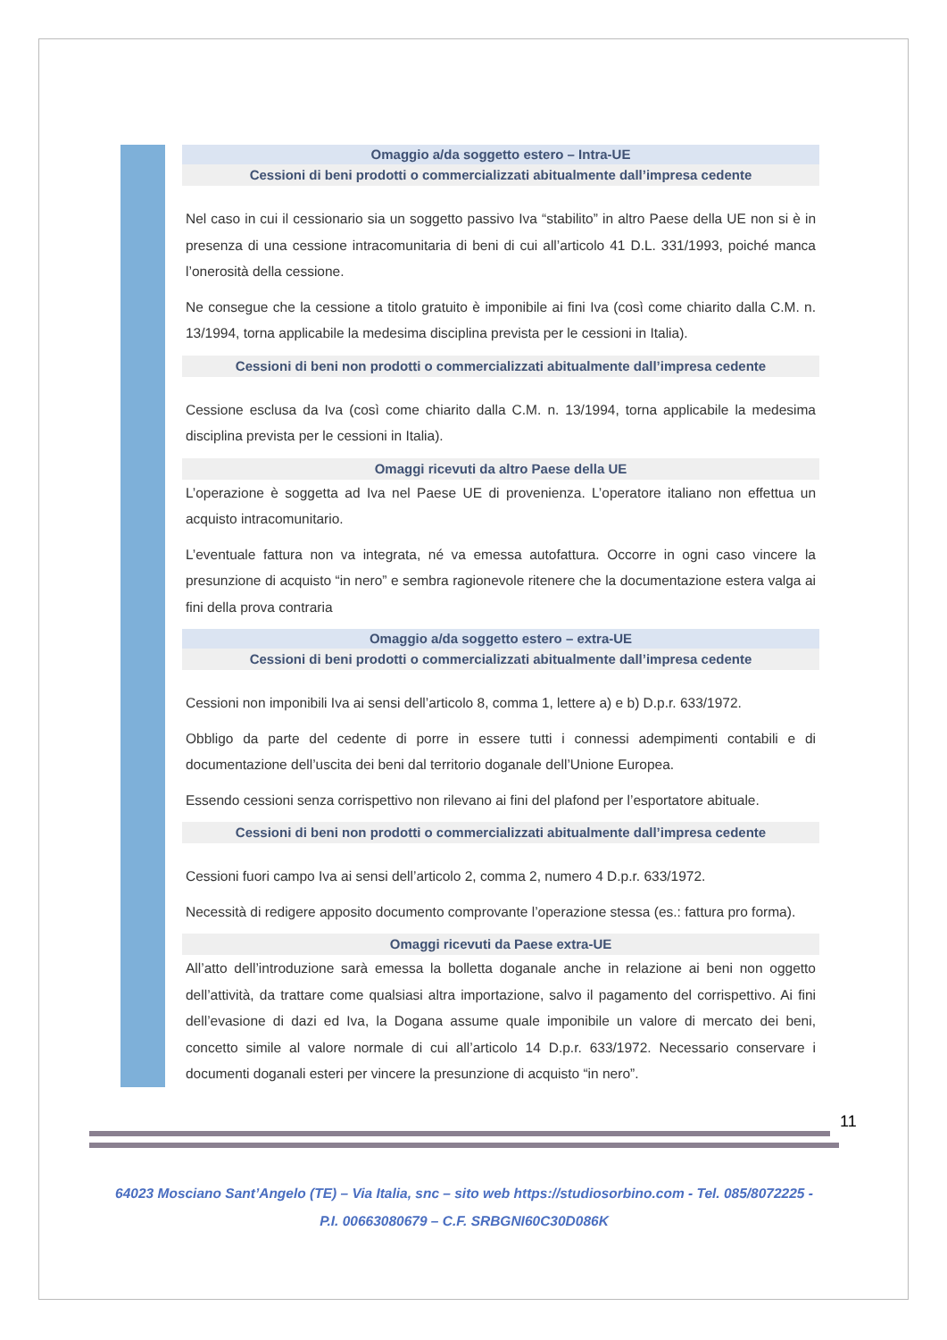Omaggio a/da soggetto estero – Intra-UE
Cessioni di beni prodotti o commercializzati abitualmente dall’impresa cedente
Nel caso in cui il cessionario sia un soggetto passivo Iva “stabilito” in altro Paese della UE non si è in presenza di una cessione intracomunitaria di beni di cui all’articolo 41 D.L. 331/1993, poiché manca l’onerosità della cessione.
Ne consegue che la cessione a titolo gratuito è imponibile ai fini Iva (così come chiarito dalla C.M. n. 13/1994, torna applicabile la medesima disciplina prevista per le cessioni in Italia).
Cessioni di beni non prodotti o commercializzati abitualmente dall’impresa cedente
Cessione esclusa da Iva (così come chiarito dalla C.M. n. 13/1994, torna applicabile la medesima disciplina prevista per le cessioni in Italia).
Omaggi ricevuti da altro Paese della UE
L’operazione è soggetta ad Iva nel Paese UE di provenienza. L’operatore italiano non effettua un acquisto intracomunitario.
L’eventuale fattura non va integrata, né va emessa autofattura. Occorre in ogni caso vincere la presunzione di acquisto “in nero” e sembra ragionevole ritenere che la documentazione estera valga ai fini della prova contraria
Omaggio a/da soggetto estero – extra-UE
Cessioni di beni prodotti o commercializzati abitualmente dall’impresa cedente
Cessioni non imponibili Iva ai sensi dell’articolo 8, comma 1, lettere a) e b) D.p.r. 633/1972.
Obbligo da parte del cedente di porre in essere tutti i connessi adempimenti contabili e di documentazione dell’uscita dei beni dal territorio doganale dell’Unione Europea.
Essendo cessioni senza corrispettivo non rilevano ai fini del plafond per l’esportatore abituale.
Cessioni di beni non prodotti o commercializzati abitualmente dall’impresa cedente
Cessioni fuori campo Iva ai sensi dell’articolo 2, comma 2, numero 4 D.p.r. 633/1972.
Necessità di redigere apposito documento comprovante l’operazione stessa (es.: fattura pro forma).
Omaggi ricevuti da Paese extra-UE
All’atto dell’introduzione sarà emessa la bolletta doganale anche in relazione ai beni non oggetto dell’attività, da trattare come qualsiasi altra importazione, salvo il pagamento del corrispettivo. Ai fini dell’evasione di dazi ed Iva, la Dogana assume quale imponibile un valore di mercato dei beni, concetto simile al valore normale di cui all’articolo 14 D.p.r. 633/1972. Necessario conservare i documenti doganali esteri per vincere la presunzione di acquisto “in nero”.
11
64023 Mosciano Sant’Angelo (TE) – Via Italia, snc – sito web https://studiosorbino.com - Tel. 085/8072225 -
P.I. 00663080679 – C.F. SRBGNI60C30D086K